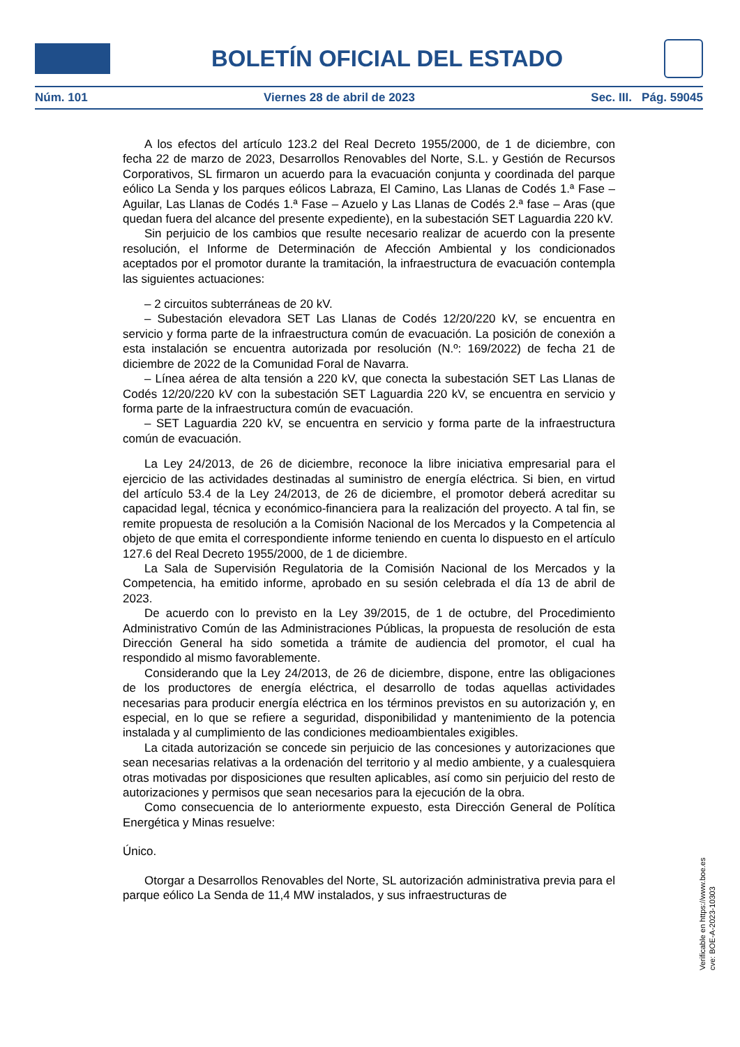BOLETÍN OFICIAL DEL ESTADO
Núm. 101 Viernes 28 de abril de 2023 Sec. III. Pág. 59045
A los efectos del artículo 123.2 del Real Decreto 1955/2000, de 1 de diciembre, con fecha 22 de marzo de 2023, Desarrollos Renovables del Norte, S.L. y Gestión de Recursos Corporativos, SL firmaron un acuerdo para la evacuación conjunta y coordinada del parque eólico La Senda y los parques eólicos Labraza, El Camino, Las Llanas de Codés 1.ª Fase – Aguilar, Las Llanas de Codés 1.ª Fase – Azuelo y Las Llanas de Codés 2.ª fase – Aras (que quedan fuera del alcance del presente expediente), en la subestación SET Laguardia 220 kV.
Sin perjuicio de los cambios que resulte necesario realizar de acuerdo con la presente resolución, el Informe de Determinación de Afección Ambiental y los condicionados aceptados por el promotor durante la tramitación, la infraestructura de evacuación contempla las siguientes actuaciones:
– 2 circuitos subterráneas de 20 kV.
– Subestación elevadora SET Las Llanas de Codés 12/20/220 kV, se encuentra en servicio y forma parte de la infraestructura común de evacuación. La posición de conexión a esta instalación se encuentra autorizada por resolución (N.º: 169/2022) de fecha 21 de diciembre de 2022 de la Comunidad Foral de Navarra.
– Línea aérea de alta tensión a 220 kV, que conecta la subestación SET Las Llanas de Codés 12/20/220 kV con la subestación SET Laguardia 220 kV, se encuentra en servicio y forma parte de la infraestructura común de evacuación.
– SET Laguardia 220 kV, se encuentra en servicio y forma parte de la infraestructura común de evacuación.
La Ley 24/2013, de 26 de diciembre, reconoce la libre iniciativa empresarial para el ejercicio de las actividades destinadas al suministro de energía eléctrica. Si bien, en virtud del artículo 53.4 de la Ley 24/2013, de 26 de diciembre, el promotor deberá acreditar su capacidad legal, técnica y económico-financiera para la realización del proyecto. A tal fin, se remite propuesta de resolución a la Comisión Nacional de los Mercados y la Competencia al objeto de que emita el correspondiente informe teniendo en cuenta lo dispuesto en el artículo 127.6 del Real Decreto 1955/2000, de 1 de diciembre.
La Sala de Supervisión Regulatoria de la Comisión Nacional de los Mercados y la Competencia, ha emitido informe, aprobado en su sesión celebrada el día 13 de abril de 2023.
De acuerdo con lo previsto en la Ley 39/2015, de 1 de octubre, del Procedimiento Administrativo Común de las Administraciones Públicas, la propuesta de resolución de esta Dirección General ha sido sometida a trámite de audiencia del promotor, el cual ha respondido al mismo favorablemente.
Considerando que la Ley 24/2013, de 26 de diciembre, dispone, entre las obligaciones de los productores de energía eléctrica, el desarrollo de todas aquellas actividades necesarias para producir energía eléctrica en los términos previstos en su autorización y, en especial, en lo que se refiere a seguridad, disponibilidad y mantenimiento de la potencia instalada y al cumplimiento de las condiciones medioambientales exigibles.
La citada autorización se concede sin perjuicio de las concesiones y autorizaciones que sean necesarias relativas a la ordenación del territorio y al medio ambiente, y a cualesquiera otras motivadas por disposiciones que resulten aplicables, así como sin perjuicio del resto de autorizaciones y permisos que sean necesarios para la ejecución de la obra.
Como consecuencia de lo anteriormente expuesto, esta Dirección General de Política Energética y Minas resuelve:
Único.
Otorgar a Desarrollos Renovables del Norte, SL autorización administrativa previa para el parque eólico La Senda de 11,4 MW instalados, y sus infraestructuras de
Verificable en https://www.boe.es
cve: BOE-A-2023-10303